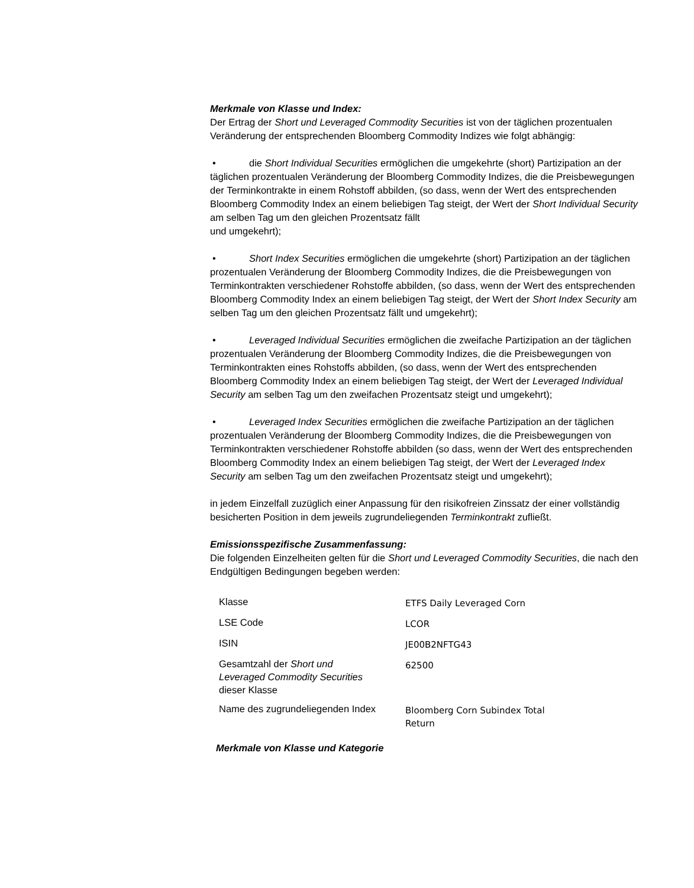Merkmale von Klasse und Index:
Der Ertrag der Short und Leveraged Commodity Securities ist von der täglichen prozentualen Veränderung der entsprechenden Bloomberg Commodity Indizes wie folgt abhängig:
• die Short Individual Securities ermöglichen die umgekehrte (short) Partizipation an der täglichen prozentualen Veränderung der Bloomberg Commodity Indizes, die die Preisbewegungen der Terminkontrakte in einem Rohstoff abbilden, (so dass, wenn der Wert des entsprechenden Bloomberg Commodity Index an einem beliebigen Tag steigt, der Wert der Short Individual Security am selben Tag um den gleichen Prozentsatz fällt
und umgekehrt);
• Short Index Securities ermöglichen die umgekehrte (short) Partizipation an der täglichen prozentualen Veränderung der Bloomberg Commodity Indizes, die die Preisbewegungen von Terminkontrakten verschiedener Rohstoffe abbilden, (so dass, wenn der Wert des entsprechenden Bloomberg Commodity Index an einem beliebigen Tag steigt, der Wert der Short Index Security am selben Tag um den gleichen Prozentsatz fällt und umgekehrt);
• Leveraged Individual Securities ermöglichen die zweifache Partizipation an der täglichen prozentualen Veränderung der Bloomberg Commodity Indizes, die die Preisbewegungen von Terminkontrakten eines Rohstoffs abbilden, (so dass, wenn der Wert des entsprechenden Bloomberg Commodity Index an einem beliebigen Tag steigt, der Wert der Leveraged Individual Security am selben Tag um den zweifachen Prozentsatz steigt und umgekehrt);
• Leveraged Index Securities ermöglichen die zweifache Partizipation an der täglichen prozentualen Veränderung der Bloomberg Commodity Indizes, die die Preisbewegungen von Terminkontrakten verschiedener Rohstoffe abbilden (so dass, wenn der Wert des entsprechenden Bloomberg Commodity Index an einem beliebigen Tag steigt, der Wert der Leveraged Index Security am selben Tag um den zweifachen Prozentsatz steigt und umgekehrt);
in jedem Einzelfall zuzüglich einer Anpassung für den risikofreien Zinssatz der einer vollständig besicherten Position in dem jeweils zugrundeliegenden Terminkontrakt zufließt.
Emissionsspezifische Zusammenfassung:
Die folgenden Einzelheiten gelten für die Short und Leveraged Commodity Securities, die nach den Endgültigen Bedingungen begeben werden:
| Klasse | ETFS Daily Leveraged Corn |
| LSE Code | LCOR |
| ISIN | JE00B2NFTG43 |
| Gesamtzahl der Short und Leveraged Commodity Securities dieser Klasse | 62500 |
| Name des zugrundeliegenden Index | Bloomberg Corn Subindex Total Return |
Merkmale von Klasse und Kategorie